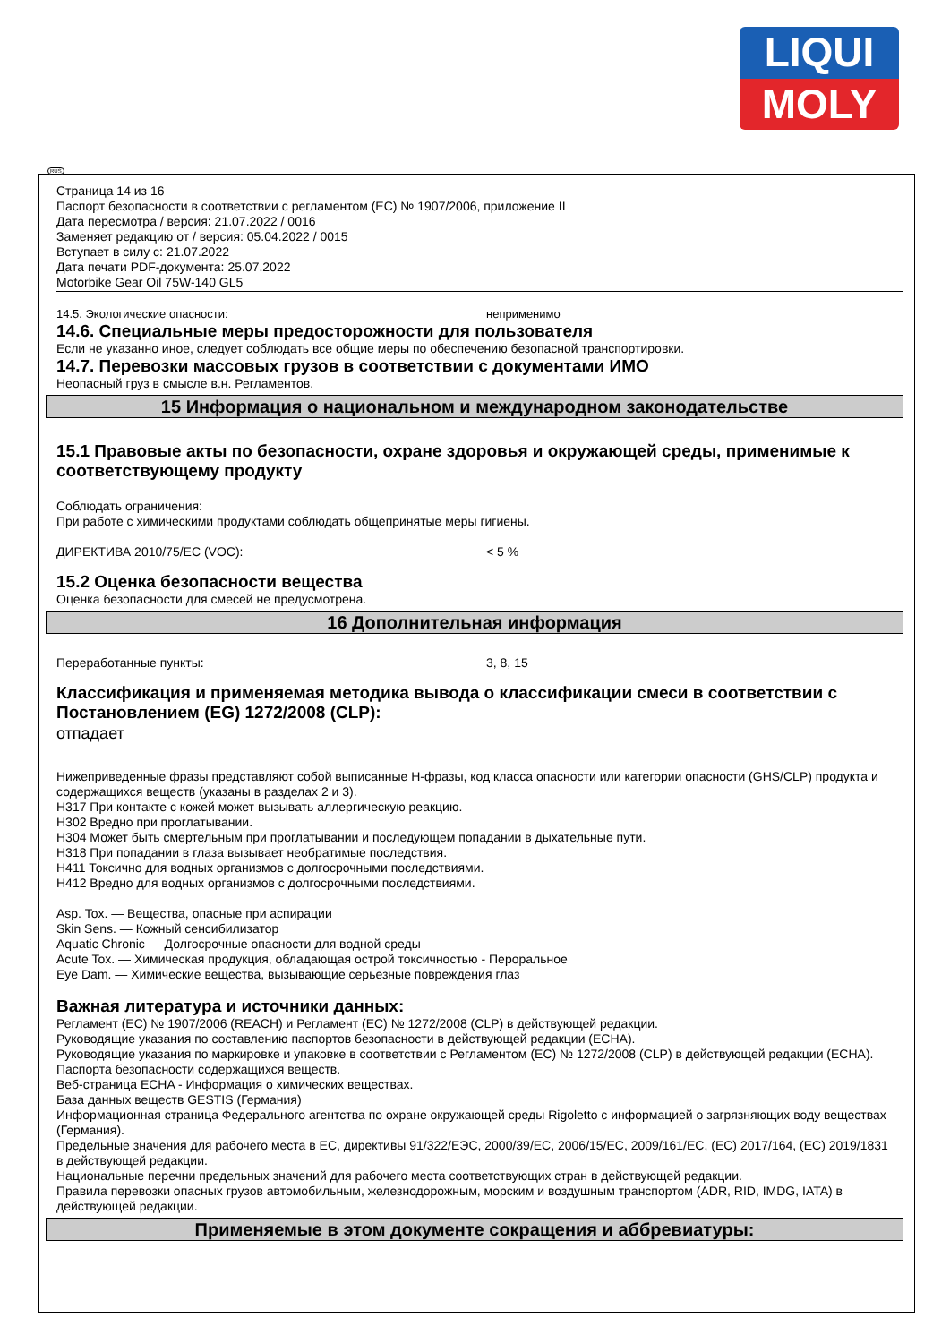LIQUI
MOLY
RUS
Страница 14 из 16
Паспорт безопасности в соответствии с регламентом (ЕС) № 1907/2006, приложение II
Дата пересмотра / версия: 21.07.2022 / 0016
Заменяет редакцию от / версия: 05.04.2022 / 0015
Вступает в силу с: 21.07.2022
Дата печати PDF-документа: 25.07.2022
Motorbike Gear Oil 75W-140 GL5
14.5. Экологические опасности: неприменимо
14.6. Специальные меры предосторожности для пользователя
Если не указанно иное, следует соблюдать все общие меры по обеспечению безопасной транспортировки.
14.7. Перевозки массовых грузов в соответствии с документами ИМО
Неопасный груз в смысле в.н. Регламентов.
15 Информация о национальном и международном законодательстве
15.1 Правовые акты по безопасности, охране здоровья и окружающей среды, применимые к соответствующему продукту
Соблюдать ограничения:
При работе с химическими продуктами соблюдать общепринятые меры гигиены.
ДИРЕКТИВА 2010/75/ЕС (VOC): < 5 %
15.2 Оценка безопасности вещества
Оценка безопасности для смесей не предусмотрена.
16 Дополнительная информация
Переработанные пункты: 3, 8, 15
Классификация и применяемая методика вывода о классификации смеси в соответствии с Постановлением (EG) 1272/2008 (CLP):
отпадает
Нижеприведенные фразы представляют собой выписанные H-фразы, код класса опасности или категории опасности (GHS/CLP) продукта и содержащихся веществ (указаны в разделах 2 и 3).
H317 При контакте с кожей может вызывать аллергическую реакцию.
H302 Вредно при проглатывании.
H304 Может быть смертельным при проглатывании и последующем попадании в дыхательные пути.
H318 При попадании в глаза вызывает необратимые последствия.
H411 Токсично для водных организмов с долгосрочными последствиями.
H412 Вредно для водных организмов с долгосрочными последствиями.
Asp. Tox. — Вещества, опасные при аспирации
Skin Sens. — Кожный сенсибилизатор
Aquatic Chronic — Долгосрочные опасности для водной среды
Acute Tox. — Химическая продукция, обладающая острой токсичностью - Пероральное
Eye Dam. — Химические вещества, вызывающие серьезные повреждения глаз
Важная литература и источники данных:
Регламент (EC) № 1907/2006 (REACH) и Регламент (EC) № 1272/2008 (CLP) в действующей редакции.
Руководящие указания по составлению паспортов безопасности в действующей редакции (ECHA).
Руководящие указания по маркировке и упаковке в соответствии с Регламентом (EC) № 1272/2008 (CLP) в действующей редакции (ECHA).
Паспорта безопасности содержащихся веществ.
Веб-страница ECHA - Информация о химических веществах.
База данных веществ GESTIS (Германия)
Информационная страница Федерального агентства по охране окружающей среды Rigoletto с информацией о загрязняющих воду веществах (Германия).
Предельные значения для рабочего места в ЕС, директивы 91/322/ЕЭС, 2000/39/EC, 2006/15/EC, 2009/161/EC, (EC) 2017/164, (EC) 2019/1831 в действующей редакции.
Национальные перечни предельных значений для рабочего места соответствующих стран в действующей редакции.
Правила перевозки опасных грузов автомобильным, железнодорожным, морским и воздушным транспортом (ADR, RID, IMDG, IATA) в действующей редакции.
Применяемые в этом документе сокращения и аббревиатуры: